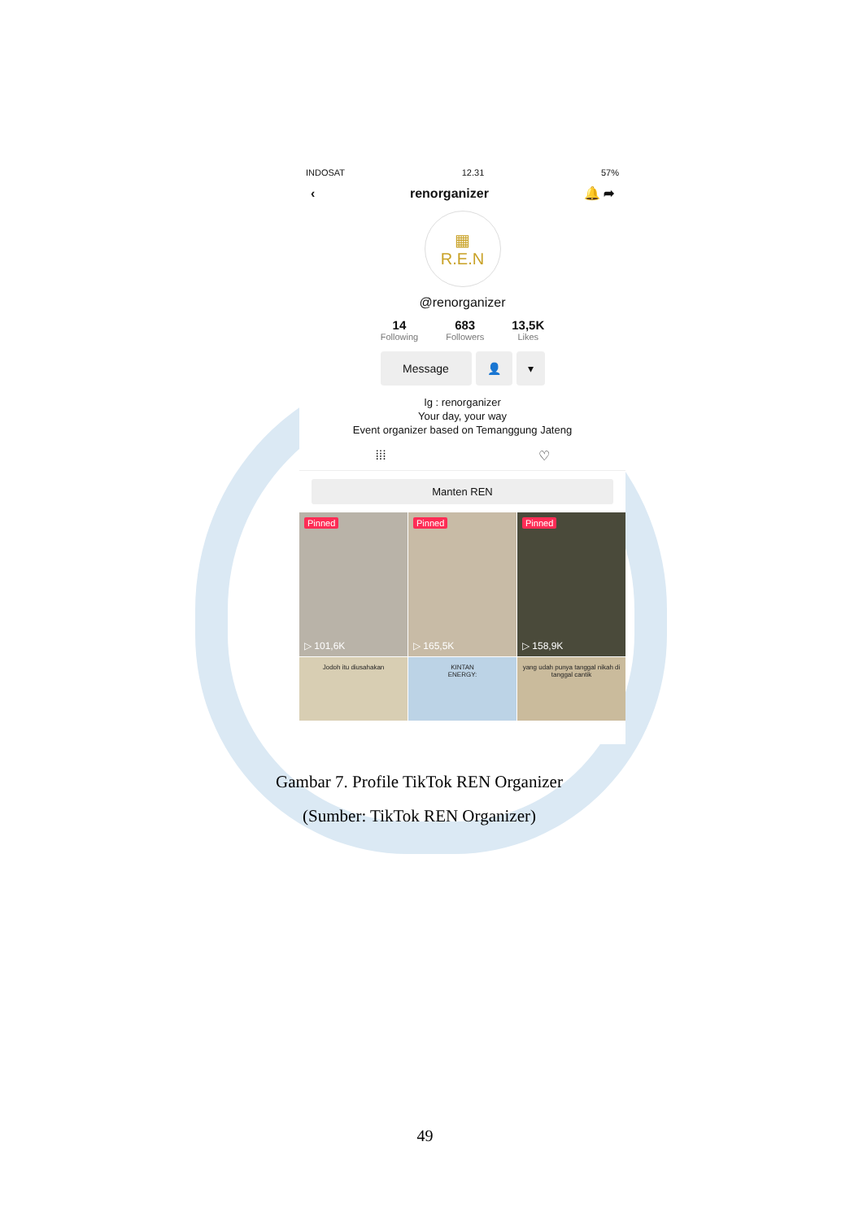INDOSAT 12.31 57%
‹ renorganizer 🔔 ➦
▦
R.E.N
@renorganizer
14
Following
683
Followers
13,5K
Likes
Message 👤 ▾
Ig : renorganizer
Your day, your way
Event organizer based on Temanggung Jateng
⁞⁞⁞ ♡
Manten REN
Pinned
▷ 101,6K
Pinned
▷ 165,5K
Pinned
▷ 158,9K
Jodoh itu diusahakan
KINTAN
ENERGY:
yang udah punya tanggal nikah di tanggal cantik
Gambar 7. Profile TikTok REN Organizer
(Sumber: TikTok REN Organizer)
49